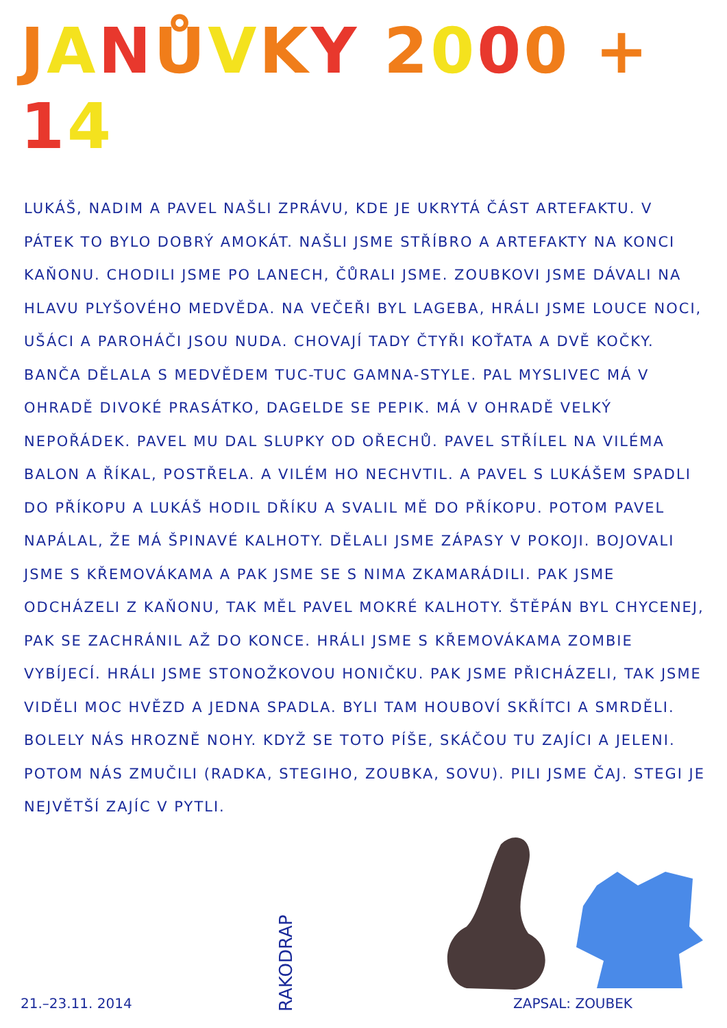JANŮVKY 2000 + 14
LUKÁŠ, NADIM A PAVEL NAŠLI ZPRÁVU, KDE JE UKRYTÁ ČÁST ARTEFAKTU. V PÁTEK TO BYLO DOBRÝ AMOKÁT. NAŠLI JSME STŘÍBRO A ARTEFAKTY NA KONCI KAŇONU. CHODILI JSME PO LANECH, ČŮRALI JSME. ZOUBKOVI JSME DÁVALI NA HLAVU PLYŠOVÉHO MEDVĚDA. NA VEČEŘI BYL LAGEBA, HRÁLI JSME LOUCE NOCI, UŠÁCI A PAROHÁČI JSOU NUDA. CHOVAJÍ TADY ČTYŘI KOŤATA A DVĚ KOČKY. BANČA DĚLALA S MEDVĚDEM TUC-TUC GAMNA-STYLE. PAL MYSLIVEC MÁ V OHRADĚ DIVOKÉ PRASÁTKO, DAGELDE SE PEPIK. MÁ V OHRADĚ VELKÝ NEPOŘÁDEK. PAVEL MU DAL SLUPKY OD OŘECHŮ. PAVEL STŘÍLEL NA VILÉMA BALON A ŘÍKAL, POSTŘELA. A VILÉM HO NECHVTIL. A PAVEL S LUKÁŠEM SPADLI DO PŘÍKOPU A LUKÁŠ HODIL DŘÍKU A SVALIL MĚ DO PŘÍKOPU. POTOM PAVEL NAPÁLAL, ŽE MÁ ŠPINAVÉ KALHOTY. DĚLALI JSME ZÁPASY V POKOJI. BOJOVALI JSME S KŘEMOVÁKAMA A PAK JSME SE S NIMA ZKAMARÁDILI. PAK JSME ODCHÁZELI Z KAŇONU, TAK MĚL PAVEL MOKRÉ KALHOTY. ŠTĚPÁN BYL CHYCENEJ, PAK SE ZACHRÁNIL AŽ DO KONCE. HRÁLI JSME S KŘEMOVÁKAMA ZOMBIE VYBÍJECÍ. HRÁLI JSME STONOŽKOVOU HONIČKU. PAK JSME PŘICHÁZELI, TAK JSME VIDĚLI MOC HVĚZD A JEDNA SPADLA. BYLI TAM HOUBOVÍ SKŘÍTCI A SMRDĚLI. BOLELY NÁS HROZNĚ NOHY. KDYŽ SE TOTO PÍŠE, SKÁČOU TU ZAJÍCI A JELENI. POTOM NÁS ZMUČILI (RADKA, STEGIHO, ZOUBKA, SOVU). PILI JSME ČAJ. STEGI JE NEJVĚTŠÍ ZAJÍC V PYTLI.
21.–23.11. 2014
RAKODRAP
ZAPSAL: ZOUBEK